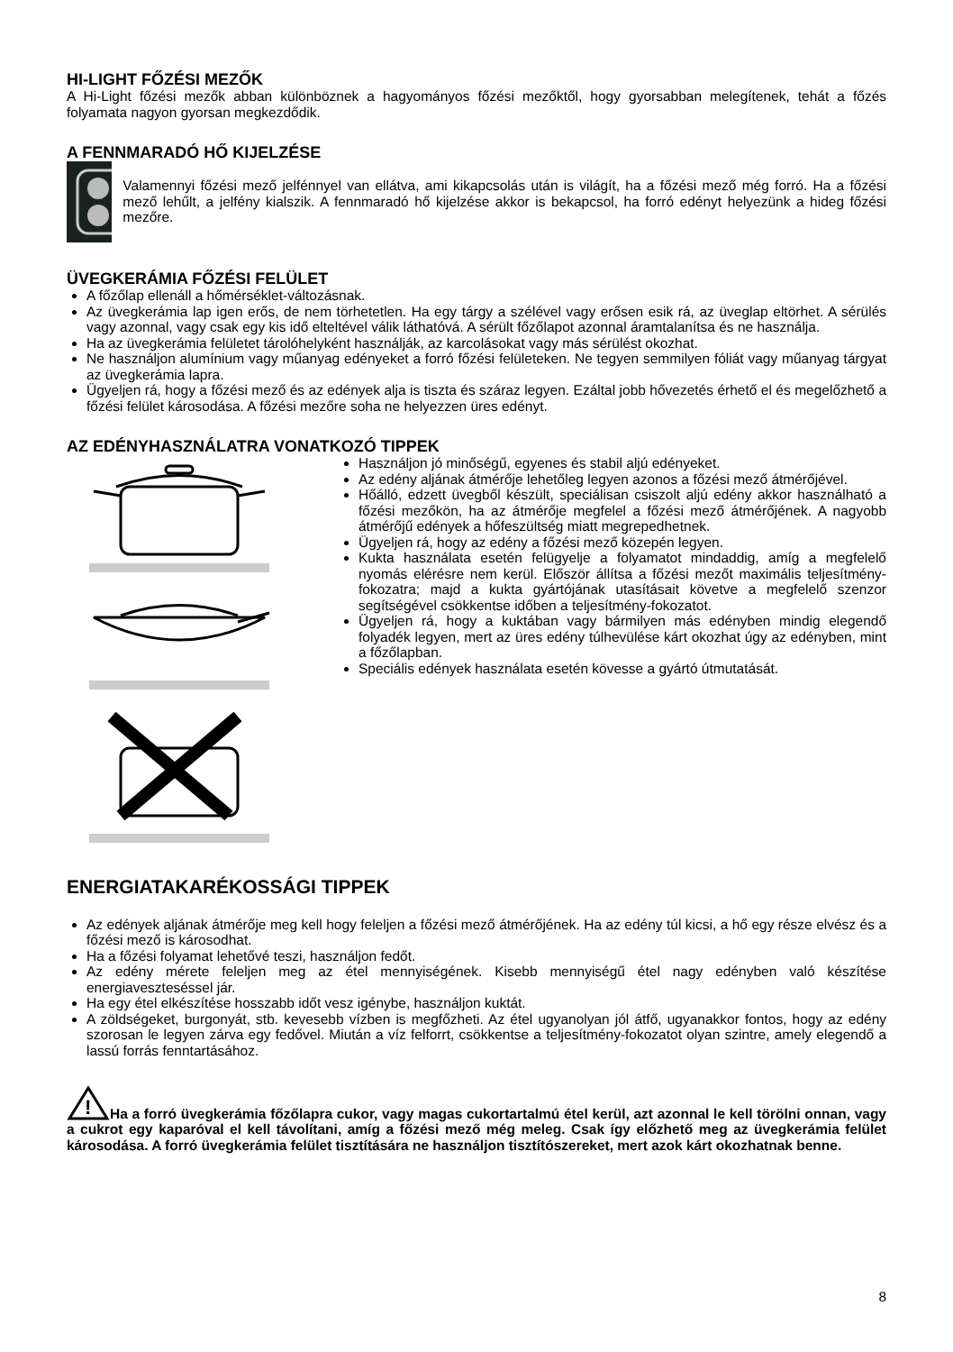HI-LIGHT FŐZÉSI MEZŐK
A Hi-Light főzési mezők abban különböznek a hagyományos főzési mezőktől, hogy gyorsabban melegítenek, tehát a főzés folyamata nagyon gyorsan megkezdődik.
A FENNMARADÓ HŐ KIJELZÉSE
Valamennyi főzési mező jelfénnyel van ellátva, ami kikapcsolás után is világít, ha a főzési mező még forró. Ha a főzési mező lehűlt, a jelfény kialszik. A fennmaradó hő kijelzése akkor is bekapcsol, ha forró edényt helyezünk a hideg főzési mezőre.
ÜVEGKERÁMIA FŐZÉSI FELÜLET
A főzőlap ellenáll a hőmérséklet-változásnak.
Az üvegkerámia lap igen erős, de nem törhetetlen. Ha egy tárgy a szélével vagy erősen esik rá, az üveglap eltörhet. A sérülés vagy azonnal, vagy csak egy kis idő elteltével válik láthatóvá. A sérült főzőlapot azonnal áramtalanítsa és ne használja.
Ha az üvegkerámia felületet tárolóhelyként használják, az karcolásokat vagy más sérülést okozhat.
Ne használjon alumínium vagy műanyag edényeket a forró főzési felületeken. Ne tegyen semmilyen fóliát vagy műanyag tárgyat az üvegkerámia lapra.
Ügyeljen rá, hogy a főzési mező és az edények alja is tiszta és száraz legyen. Ezáltal jobb hővezetés érhető el és megelőzhető a főzési felület károsodása. A főzési mezőre soha ne helyezzen üres edényt.
AZ EDÉNYHASZNÁLATRA VONATKOZÓ TIPPEK
Használjon jó minőségű, egyenes és stabil aljú edényeket.
Az edény aljának átmérője lehetőleg legyen azonos a főzési mező átmérőjével.
Hőálló, edzett üvegből készült, speciálisan csiszolt aljú edény akkor használható a főzési mezőkön, ha az átmérője megfelel a főzési mező átmérőjének. A nagyobb átmérőjű edények a hőfeszültség miatt megrepedhetnek.
Ügyeljen rá, hogy az edény a főzési mező közepén legyen.
Kukta használata esetén felügyelje a folyamatot mindaddig, amíg a megfelelő nyomás elérésre nem kerül. Először állítsa a főzési mezőt maximális teljesítmény-fokozatra; majd a kukta gyártójának utasításait követve a megfelelő szenzor segítségével csökkentse időben a teljesítmény-fokozatot.
Ügyeljen rá, hogy a kuktában vagy bármilyen más edényben mindig elegendő folyadék legyen, mert az üres edény túlhevülése kárt okozhat úgy az edényben, mint a főzőlapban.
Speciális edények használata esetén kövesse a gyártó útmutatását.
ENERGIATAKARÉKOSSÁGI TIPPEK
Az edények aljának átmérője meg kell hogy feleljen a főzési mező átmérőjének. Ha az edény túl kicsi, a hő egy része elvész és a főzési mező is károsodhat.
Ha a főzési folyamat lehetővé teszi, használjon fedőt.
Az edény mérete feleljen meg az étel mennyiségének. Kisebb mennyiségű étel nagy edényben való készítése energiaveszteséssel jár.
Ha egy étel elkészítése hosszabb időt vesz igénybe, használjon kuktát.
A zöldségeket, burgonyát, stb. kevesebb vízben is megfőzheti. Az étel ugyanolyan jól átfő, ugyanakkor fontos, hogy az edény szorosan le legyen zárva egy fedővel. Miután a víz felforrt, csökkentse a teljesítmény-fokozatot olyan szintre, amely elegendő a lassú forrás fenntartásához.
!
Ha a forró üvegkerámia főzőlapra cukor, vagy magas cukortartalmú étel kerül, azt azonnal le kell törölni onnan, vagy a cukrot egy kaparóval el kell távolítani, amíg a főzési mező még meleg. Csak így előzhető meg az üvegkerámia felület károsodása. A forró üvegkerámia felület tisztítására ne használjon tisztítószereket, mert azok kárt okozhatnak benne.
8